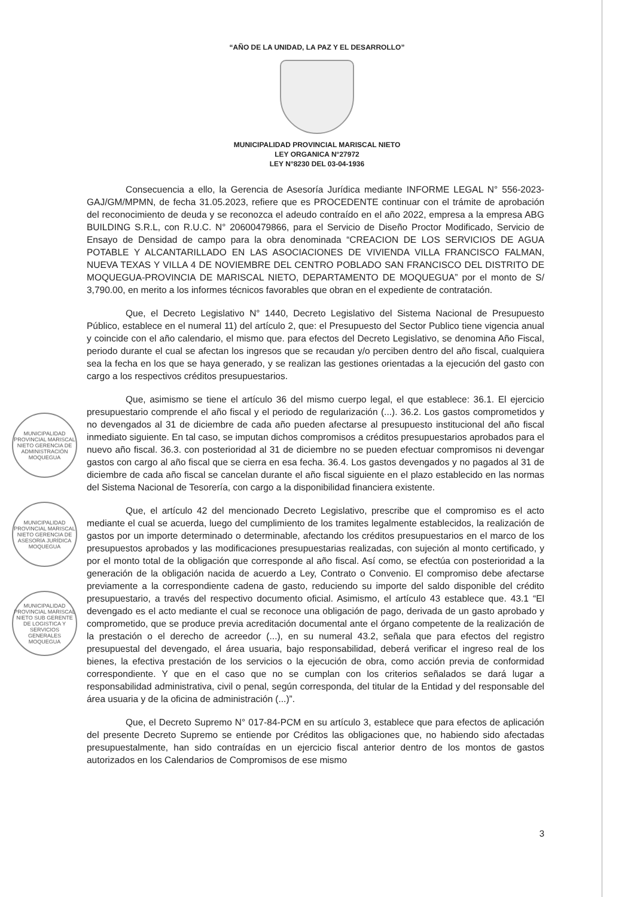“AÑO DE LA UNIDAD, LA PAZ Y EL DESARROLLO”
MUNICIPALIDAD PROVINCIAL MARISCAL NIETO
LEY ORGANICA N°27972
LEY N°8230 DEL 03-04-1936
Consecuencia a ello, la Gerencia de Asesoría Jurídica mediante INFORME LEGAL N° 556-2023-GAJ/GM/MPMN, de fecha 31.05.2023, refiere que es PROCEDENTE continuar con el trámite de aprobación del reconocimiento de deuda y se reconozca el adeudo contraído en el año 2022, empresa a la empresa ABG BUILDING S.R.L, con R.U.C. N° 20600479866, para el Servicio de Diseño Proctor Modificado, Servicio de Ensayo de Densidad de campo para la obra denominada “CREACION DE LOS SERVICIOS DE AGUA POTABLE Y ALCANTARILLADO EN LAS ASOCIACIONES DE VIVIENDA VILLA FRANCISCO FALMAN, NUEVA TEXAS Y VILLA 4 DE NOVIEMBRE DEL CENTRO POBLADO SAN FRANCISCO DEL DISTRITO DE MOQUEGUA-PROVINCIA DE MARISCAL NIETO, DEPARTAMENTO DE MOQUEGUA” por el monto de S/ 3,790.00, en merito a los informes técnicos favorables que obran en el expediente de contratación.
Que, el Decreto Legislativo N° 1440, Decreto Legislativo del Sistema Nacional de Presupuesto Público, establece en el numeral 11) del artículo 2, que: el Presupuesto del Sector Publico tiene vigencia anual y coincide con el año calendario, el mismo que. para efectos del Decreto Legislativo, se denomina Año Fiscal, periodo durante el cual se afectan los ingresos que se recaudan y/o perciben dentro del año fiscal, cualquiera sea la fecha en los que se haya generado, y se realizan las gestiones orientadas a la ejecución del gasto con cargo a los respectivos créditos presupuestarios.
Que, asimismo se tiene el artículo 36 del mismo cuerpo legal, el que establece: 36.1. El ejercicio presupuestario comprende el año fiscal y el periodo de regularización (...). 36.2. Los gastos comprometidos y no devengados al 31 de diciembre de cada año pueden afectarse al presupuesto institucional del año fiscal inmediato siguiente. En tal caso, se imputan dichos compromisos a créditos presupuestarios aprobados para el nuevo año fiscal. 36.3. con posterioridad al 31 de diciembre no se pueden efectuar compromisos ni devengar gastos con cargo al año fiscal que se cierra en esa fecha. 36.4. Los gastos devengados y no pagados al 31 de diciembre de cada año fiscal se cancelan durante el año fiscal siguiente en el plazo establecido en las normas del Sistema Nacional de Tesorería, con cargo a la disponibilidad financiera existente.
Que, el artículo 42 del mencionado Decreto Legislativo, prescribe que el compromiso es el acto mediante el cual se acuerda, luego del cumplimiento de los tramites legalmente establecidos, la realización de gastos por un importe determinado o determinable, afectando los créditos presupuestarios en el marco de los presupuestos aprobados y las modificaciones presupuestarias realizadas, con sujeción al monto certificado, y por el monto total de la obligación que corresponde al año fiscal. Así como, se efectúa con posterioridad a la generación de la obligación nacida de acuerdo a Ley, Contrato o Convenio. El compromiso debe afectarse previamente a la correspondiente cadena de gasto, reduciendo su importe del saldo disponible del crédito presupuestario, a través del respectivo documento oficial. Asimismo, el artículo 43 establece que. 43.1 “El devengado es el acto mediante el cual se reconoce una obligación de pago, derivada de un gasto aprobado y comprometido, que se produce previa acreditación documental ante el órgano competente de la realización de la prestación o el derecho de acreedor (...), en su numeral 43.2, señala que para efectos del registro presupuestal del devengado, el área usuaria, bajo responsabilidad, deberá verificar el ingreso real de los bienes, la efectiva prestación de los servicios o la ejecución de obra, como acción previa de conformidad correspondiente. Y que en el caso que no se cumplan con los criterios señalados se dará lugar a responsabilidad administrativa, civil o penal, según corresponda, del titular de la Entidad y del responsable del área usuaria y de la oficina de administración (...)”.
Que, el Decreto Supremo N° 017-84-PCM en su artículo 3, establece que para efectos de aplicación del presente Decreto Supremo se entiende por Créditos las obligaciones que, no habiendo sido afectadas presupuestalmente, han sido contraídas en un ejercicio fiscal anterior dentro de los montos de gastos autorizados en los Calendarios de Compromisos de ese mismo
MUNICIPALIDAD PROVINCIAL MARISCAL NIETO GERENCIA DE ADMINISTRACIÓN MOQUEGUA
MUNICIPALIDAD PROVINCIAL MARISCAL NIETO GERENCIA DE ASESORÍA JURÍDICA MOQUEGUA
MUNICIPALIDAD PROVINCIAL MARISCAL NIETO SUB GERENTE DE LOGISTICA Y SERVICIOS GENERALES MOQUEGUA
3